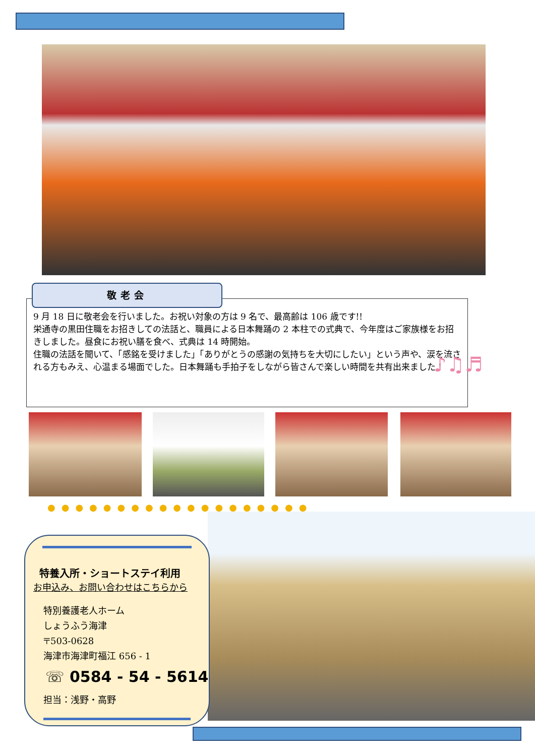敬老会
9 月 18 日に敬老会を行いました。お祝い対象の方は 9 名で、最高齢は 106 歳です!!
栄通寺の黒田住職をお招きしての法話と、職員による日本舞踊の 2 本柱での式典で、今年度はご家族様をお招きしました。昼食にお祝い膳を食べ、式典は 14 時開始。
住職の法話を聞いて、「感銘を受けました」「ありがとうの感謝の気持ちを大切にしたい」という声や、涙を流される方もみえ、心温まる場面でした。日本舞踊も手拍子をしながら皆さんで楽しい時間を共有出来ました！
♪♫♬
●●●●●●●●●●●●●●●●●●●
特養入所・ショートステイ利用
お申込み、お問い合わせはこちらから
特別養護老人ホーム
しょうふう海津
〒503-0628
海津市海津町福江 656 - 1
☏ 0584 - 54 - 5614
担当：浅野・高野